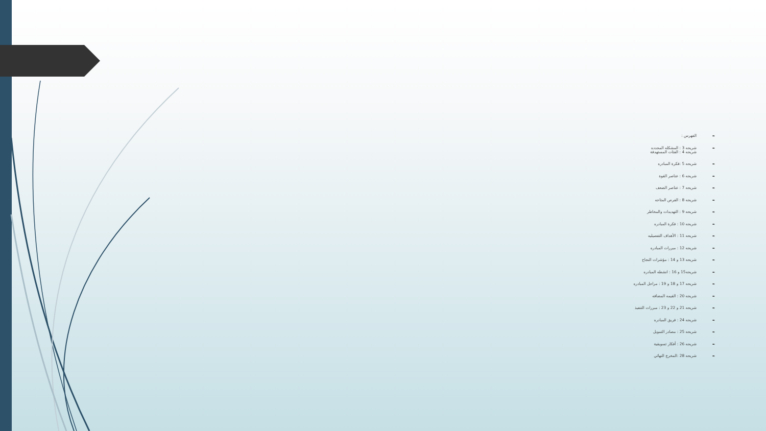➨ الفهرس :
➨ شريحه 3 : المشكله المحدده
شريحه 4 : الفئات المستهدفة
➨ شريحه 5 :فكرة المبادره
➨ شريحه 6 : عناصر القوة
➨ شريحه 7 : عناصر الضعف
➨ شريحه 8 : الفرص المتاحه
➨ شريحه 9 : التهديدات والمخاطر
➨ شريحه 10 : فكرة المبادره
➨ شريحه 11 : الأهداف التفصيليه
➨ شريحه 12 : مبررات المبادره
➨ شريحه 13 و 14 : مؤشرات النجاح
➨ شريحه15 و 16 : انشطه المبادره
➨ شريحه 17 و 18 و 19 : مراحل المبادره
➨ شريحه 20 : القيمه المضافه
➨ شريحه 21 و 22 و 23 : مبررات التنفيذ
➨ شريحه 24 : فريق المبادره
➨ شريحه 25 : مصادر التمويل
➨ شريحه 26 : أفكار تسويقية
➨ شريحه 28 :المخرج النهائي